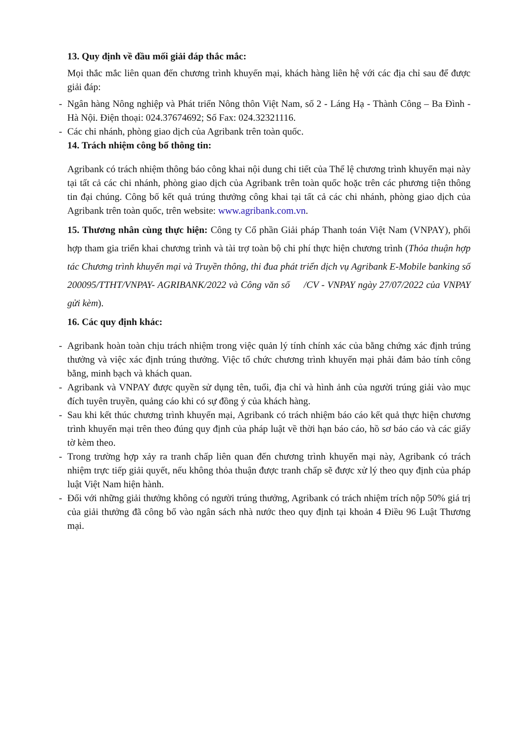13. Quy định về đầu mối giải đáp thắc mắc:
Mọi thắc mắc liên quan đến chương trình khuyến mại, khách hàng liên hệ với các địa chỉ sau để được giải đáp:
- Ngân hàng Nông nghiệp và Phát triển Nông thôn Việt Nam, số 2 - Láng Hạ - Thành Công – Ba Đình - Hà Nội. Điện thoại: 024.37674692; Số Fax: 024.32321116.
- Các chi nhánh, phòng giao dịch của Agribank trên toàn quốc.
14. Trách nhiệm công bố thông tin:
Agribank có trách nhiệm thông báo công khai nội dung chi tiết của Thể lệ chương trình khuyến mại này tại tất cả các chi nhánh, phòng giao dịch của Agribank trên toàn quốc hoặc trên các phương tiện thông tin đại chúng. Công bố kết quả trúng thưởng công khai tại tất cả các chi nhánh, phòng giao dịch của Agribank trên toàn quốc, trên website: www.agribank.com.vn.
15. Thương nhân cùng thực hiện: Công ty Cổ phần Giải pháp Thanh toán Việt Nam (VNPAY), phối hợp tham gia triển khai chương trình và tài trợ toàn bộ chi phí thực hiện chương trình (Thỏa thuận hợp tác Chương trình khuyến mại và Truyền thông, thi đua phát triển dịch vụ Agribank E-Mobile banking số 200095/TTHT/VNPAY- AGRIBANK/2022 và Công văn số /CV - VNPAY ngày 27/07/2022 của VNPAY gửi kèm).
16. Các quy định khác:
- Agribank hoàn toàn chịu trách nhiệm trong việc quản lý tính chính xác của bằng chứng xác định trúng thưởng và việc xác định trúng thưởng. Việc tổ chức chương trình khuyến mại phải đảm bảo tính công bằng, minh bạch và khách quan.
- Agribank và VNPAY được quyền sử dụng tên, tuổi, địa chỉ và hình ảnh của người trúng giải vào mục đích tuyên truyền, quảng cáo khi có sự đồng ý của khách hàng.
- Sau khi kết thúc chương trình khuyến mại, Agribank có trách nhiệm báo cáo kết quả thực hiện chương trình khuyến mại trên theo đúng quy định của pháp luật về thời hạn báo cáo, hồ sơ báo cáo và các giấy tờ kèm theo.
- Trong trường hợp xảy ra tranh chấp liên quan đến chương trình khuyến mại này, Agribank có trách nhiệm trực tiếp giải quyết, nếu không thỏa thuận được tranh chấp sẽ được xử lý theo quy định của pháp luật Việt Nam hiện hành.
- Đối với những giải thưởng không có người trúng thưởng, Agribank có trách nhiệm trích nộp 50% giá trị của giải thưởng đã công bố vào ngân sách nhà nước theo quy định tại khoản 4 Điều 96 Luật Thương mại.